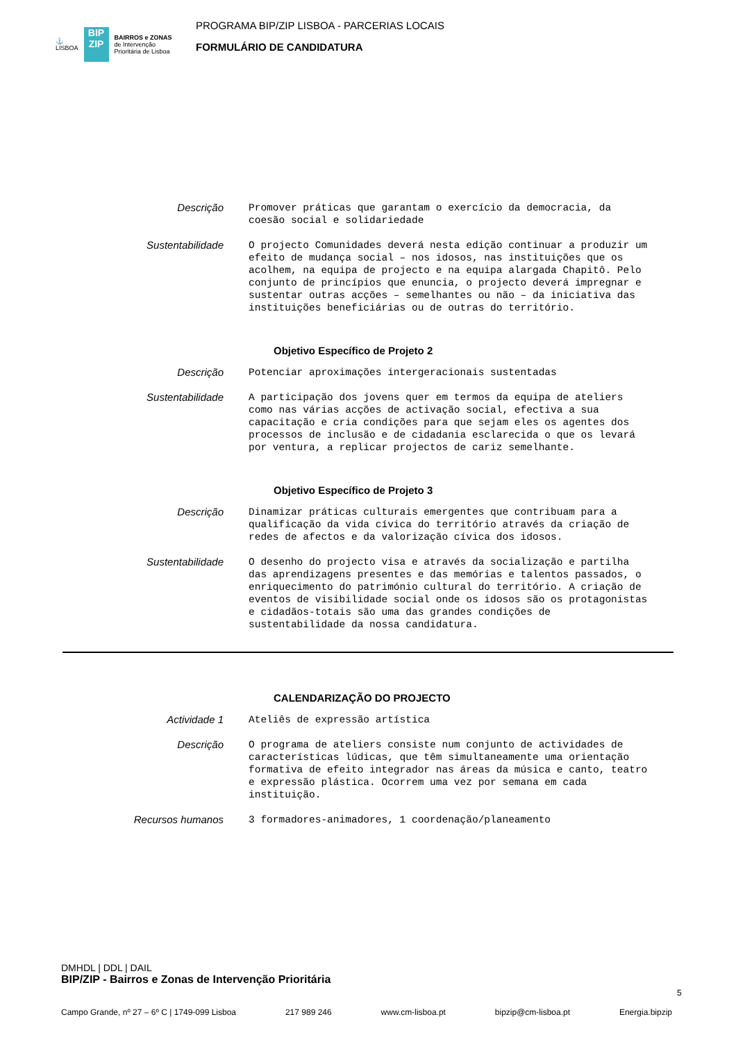⚓
LISBOA
BIP
ZIP
BAIRROS e ZONAS
de Intervenção
Prioritária de Lisboa
PROGRAMA BIP/ZIP LISBOA - PARCERIAS LOCAIS
FORMULÁRIO DE CANDIDATURA
Descrição
Promover práticas que garantam o exercício da democracia, da coesão social e solidariedade
Sustentabilidade
O projecto Comunidades deverá nesta edição continuar a produzir um efeito de mudança social – nos idosos, nas instituições que os acolhem, na equipa de projecto e na equipa alargada Chapitô. Pelo conjunto de princípios que enuncia, o projecto deverá impregnar e sustentar outras acções – semelhantes ou não – da iniciativa das instituições beneficiárias ou de outras do território.
Objetivo Específico de Projeto 2
Descrição
Potenciar aproximações intergeracionais sustentadas
Sustentabilidade
A participação dos jovens quer em termos da equipa de ateliers como nas várias acções de activação social, efectiva a sua capacitação e cria condições para que sejam eles os agentes dos processos de inclusão e de cidadania esclarecida o que os levará por ventura, a replicar projectos de cariz semelhante.
Objetivo Específico de Projeto 3
Descrição
Dinamizar práticas culturais emergentes que contribuam para a qualificação da vida cívica do território através da criação de redes de afectos e da valorização cívica dos idosos.
Sustentabilidade
O desenho do projecto visa e através da socialização e partilha das aprendizagens presentes e das memórias e talentos passados, o enriquecimento do património cultural do território. A criação de eventos de visibilidade social onde os idosos são os protagonistas e cidadãos-totais são uma das grandes condições de sustentabilidade da nossa candidatura.
CALENDARIZAÇÃO DO PROJECTO
Actividade 1
Ateliês de expressão artística
Descrição
O programa de ateliers consiste num conjunto de actividades de características lúdicas, que têm simultaneamente uma orientação formativa de efeito integrador nas áreas da música e canto, teatro e expressão plástica. Ocorrem uma vez por semana em cada instituição.
Recursos humanos
3 formadores-animadores, 1 coordenação/planeamento
DMHDL | DDL | DAIL
BIP/ZIP - Bairros e Zonas de Intervenção Prioritária
5
Campo Grande, nº 27 – 6º C | 1749-099 Lisboa 217 989 246 www.cm-lisboa.pt bipzip@cm-lisboa.pt Energia.bipzip